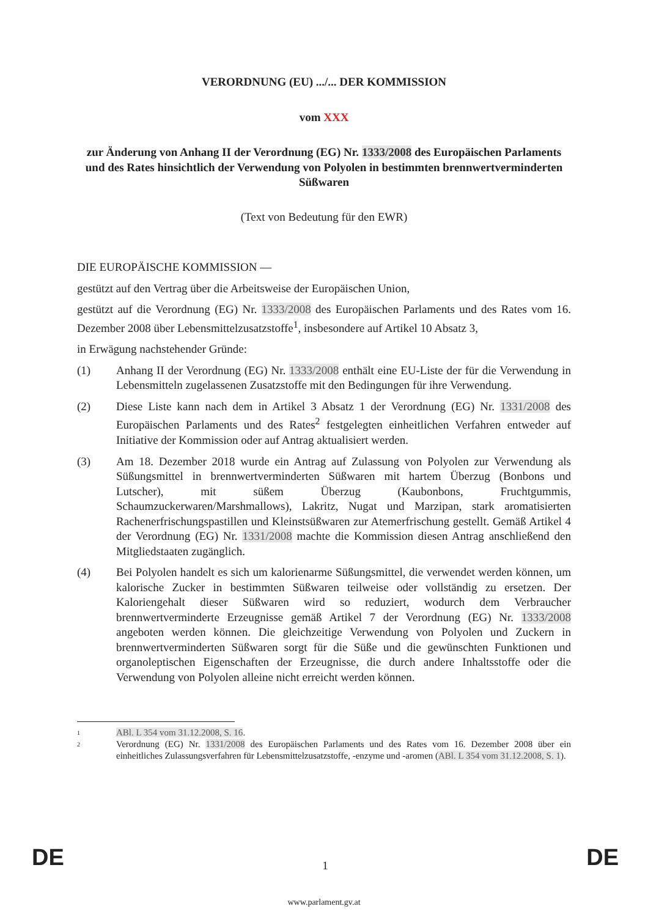VERORDNUNG (EU) .../... DER KOMMISSION
vom XXX
zur Änderung von Anhang II der Verordnung (EG) Nr. 1333/2008 des Europäischen Parlaments und des Rates hinsichtlich der Verwendung von Polyolen in bestimmten brennwertverminderten Süßwaren
(Text von Bedeutung für den EWR)
DIE EUROPÄISCHE KOMMISSION —
gestützt auf den Vertrag über die Arbeitsweise der Europäischen Union,
gestützt auf die Verordnung (EG) Nr. 1333/2008 des Europäischen Parlaments und des Rates vom 16. Dezember 2008 über Lebensmittelzusatzstoffe<sup>1</sup>, insbesondere auf Artikel 10 Absatz 3,
in Erwägung nachstehender Gründe:
(1) Anhang II der Verordnung (EG) Nr. 1333/2008 enthält eine EU-Liste der für die Verwendung in Lebensmitteln zugelassenen Zusatzstoffe mit den Bedingungen für ihre Verwendung.
(2) Diese Liste kann nach dem in Artikel 3 Absatz 1 der Verordnung (EG) Nr. 1331/2008 des Europäischen Parlaments und des Rates<sup>2</sup> festgelegten einheitlichen Verfahren entweder auf Initiative der Kommission oder auf Antrag aktualisiert werden.
(3) Am 18. Dezember 2018 wurde ein Antrag auf Zulassung von Polyolen zur Verwendung als Süßungsmittel in brennwertverminderten Süßwaren mit hartem Überzug (Bonbons und Lutscher), mit süßem Überzug (Kaubonbons, Fruchtgummis, Schaumzuckerwaren/Marshmallows), Lakritz, Nugat und Marzipan, stark aromatisierten Rachenerfrischungspastillen und Kleinstsüßwaren zur Atemerfrischung gestellt. Gemäß Artikel 4 der Verordnung (EG) Nr. 1331/2008 machte die Kommission diesen Antrag anschließend den Mitgliedstaaten zugänglich.
(4) Bei Polyolen handelt es sich um kalorienarme Süßungsmittel, die verwendet werden können, um kalorische Zucker in bestimmten Süßwaren teilweise oder vollständig zu ersetzen. Der Kaloriengehalt dieser Süßwaren wird so reduziert, wodurch dem Verbraucher brennwertverminderte Erzeugnisse gemäß Artikel 7 der Verordnung (EG) Nr. 1333/2008 angeboten werden können. Die gleichzeitige Verwendung von Polyolen und Zuckern in brennwertverminderten Süßwaren sorgt für die Süße und die gewünschten Funktionen und organoleptischen Eigenschaften der Erzeugnisse, die durch andere Inhaltsstoffe oder die Verwendung von Polyolen alleine nicht erreicht werden können.
1
ABl. L 354 vom 31.12.2008, S. 16.
2
Verordnung (EG) Nr. 1331/2008 des Europäischen Parlaments und des Rates vom 16. Dezember 2008 über ein einheitliches Zulassungsverfahren für Lebensmittelzusatzstoffe, -enzyme und -aromen (ABl. L 354 vom 31.12.2008, S. 1).
DE 1 DE
www.parlament.gv.at